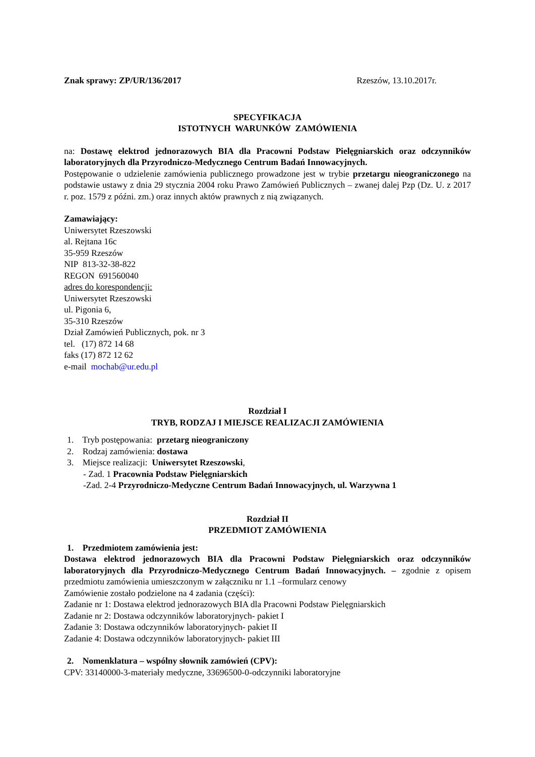Znak sprawy: ZP/UR/136/2017 Rzeszów, 13.10.2017r.
SPECYFIKACJA
ISTOTNYCH WARUNKÓW ZAMÓWIENIA
na: Dostawę elektrod jednorazowych BIA dla Pracowni Podstaw Pielęgniarskich oraz odczynników laboratoryjnych dla Przyrodniczo-Medycznego Centrum Badań Innowacyjnych.
Postępowanie o udzielenie zamówienia publicznego prowadzone jest w trybie przetargu nieograniczonego na podstawie ustawy z dnia 29 stycznia 2004 roku Prawo Zamówień Publicznych – zwanej dalej Pzp (Dz. U. z 2017 r. poz. 1579 z późni. zm.) oraz innych aktów prawnych z nią związanych.
Zamawiający:
Uniwersytet Rzeszowski
al. Rejtana 16c
35-959 Rzeszów
NIP 813-32-38-822
REGON 691560040
adres do korespondencji:
Uniwersytet Rzeszowski
ul. Pigonia 6,
35-310 Rzeszów
Dział Zamówień Publicznych, pok. nr 3
tel. (17) 872 14 68
faks (17) 872 12 62
e-mail mochab@ur.edu.pl
Rozdział I
TRYB, RODZAJ I MIEJSCE REALIZACJI ZAMÓWIENIA
1. Tryb postępowania: przetarg nieograniczony
2. Rodzaj zamówienia: dostawa
3. Miejsce realizacji: Uniwersytet Rzeszowski,
- Zad. 1 Pracownia Podstaw Pielęgniarskich
-Zad. 2-4 Przyrodniczo-Medyczne Centrum Badań Innowacyjnych, ul. Warzywna 1
Rozdział II
PRZEDMIOT ZAMÓWIENIA
1. Przedmiotem zamówienia jest:
Dostawa elektrod jednorazowych BIA dla Pracowni Podstaw Pielęgniarskich oraz odczynników laboratoryjnych dla Przyrodniczo-Medycznego Centrum Badań Innowacyjnych. – zgodnie z opisem przedmiotu zamówienia umieszczonym w załączniku nr 1.1 –formularz cenowy
Zamówienie zostało podzielone na 4 zadania (części):
Zadanie nr 1: Dostawa elektrod jednorazowych BIA dla Pracowni Podstaw Pielęgniarskich
Zadanie nr 2: Dostawa odczynników laboratoryjnych- pakiet I
Zadanie 3: Dostawa odczynników laboratoryjnych- pakiet II
Zadanie 4: Dostawa odczynników laboratoryjnych- pakiet III
2. Nomenklatura – wspólny słownik zamówień (CPV):
CPV: 33140000-3-materiały medyczne, 33696500-0-odczynniki laboratoryjne